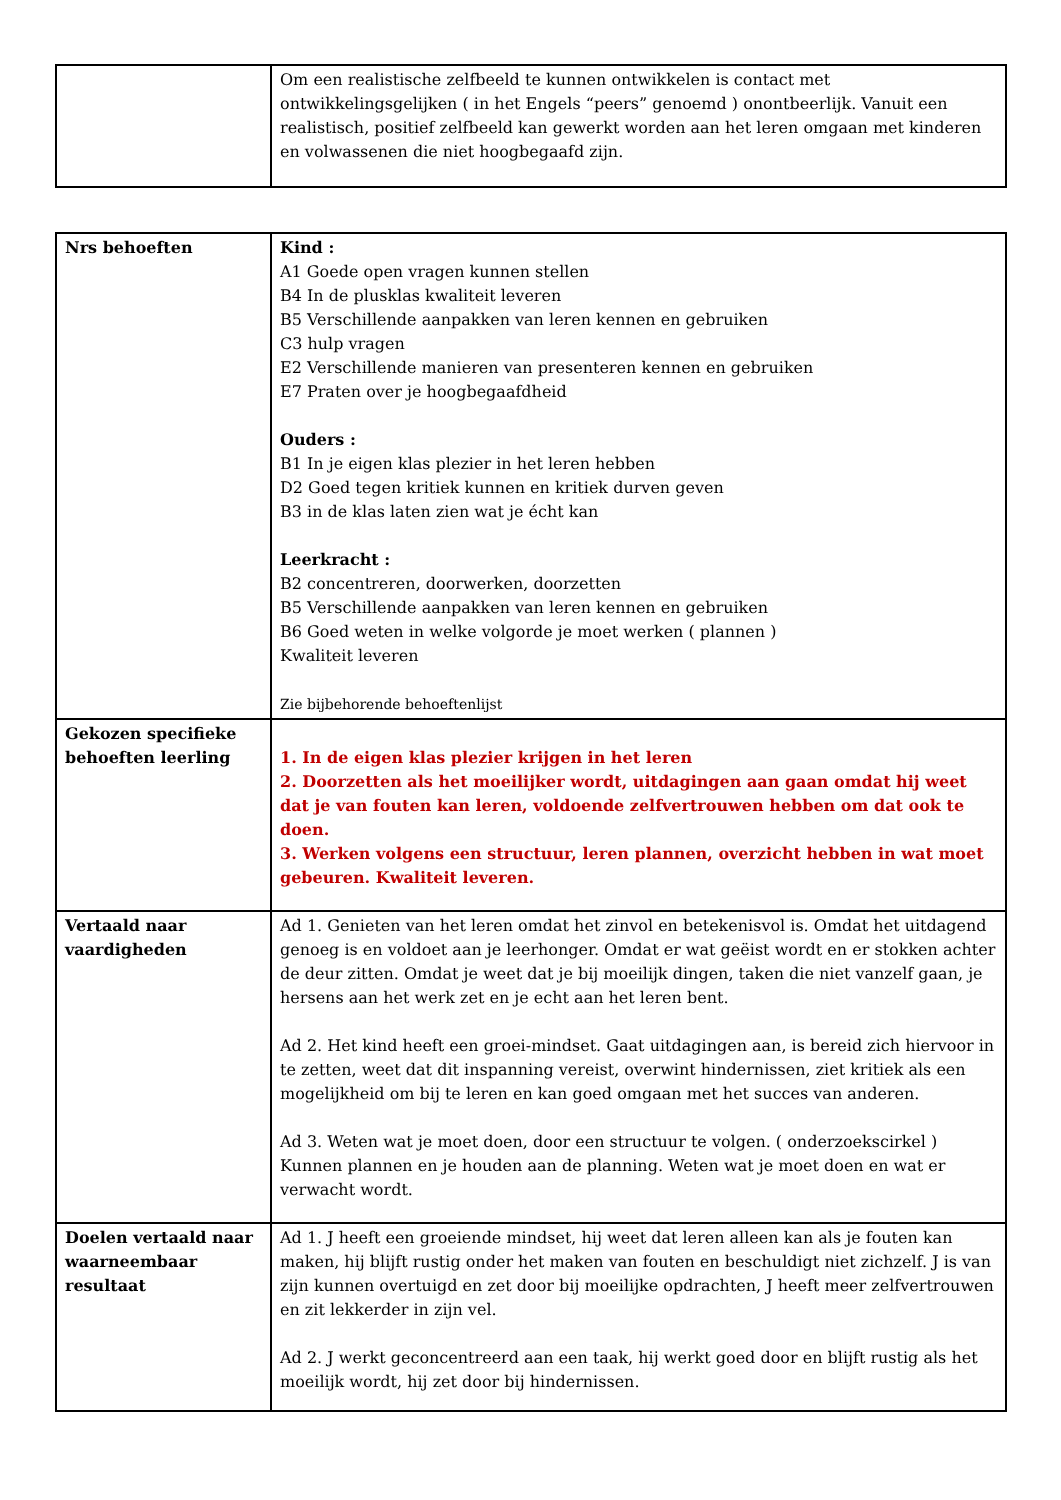| | Om een realistische zelfbeeld te kunnen ontwikkelen is contact met ontwikkelingsgelijken ( in het Engels “peers” genoemd ) onontbeerlijk. Vanuit een realistisch, positief zelfbeeld kan gewerkt worden aan het leren omgaan met kinderen en volwassenen die niet hoogbegaafd zijn. |
| Nrs behoeften | Kind : A1 Goede open vragen kunnen stellen B4 In de plusklas kwaliteit leveren B5 Verschillende aanpakken van leren kennen en gebruiken C3 hulp vragen E2 Verschillende manieren van presenteren kennen en gebruiken E7 Praten over je hoogbegaafdheid Ouders : B1 In je eigen klas plezier in het leren hebben D2 Goed tegen kritiek kunnen en kritiek durven geven B3 in de klas laten zien wat je écht kan Leerkracht : B2 concentreren, doorwerken, doorzetten B5 Verschillende aanpakken van leren kennen en gebruiken B6 Goed weten in welke volgorde je moet werken ( plannen ) Kwaliteit leveren Zie bijbehorende behoeftenlijst |
| Gekozen specifieke behoeften leerling | 1. In de eigen klas plezier krijgen in het leren 2. Doorzetten als het moeilijker wordt, uitdagingen aan gaan omdat hij weet dat je van fouten kan leren, voldoende zelfvertrouwen hebben om dat ook te doen. 3. Werken volgens een structuur, leren plannen, overzicht hebben in wat moet gebeuren. Kwaliteit leveren. |
| Vertaald naar vaardigheden | Ad 1. Genieten van het leren omdat het zinvol en betekenisvol is. Omdat het uitdagend genoeg is en voldoet aan je leerhonger. Omdat er wat geëist wordt en er stokken achter de deur zitten. Omdat je weet dat je bij moeilijk dingen, taken die niet vanzelf gaan, je hersens aan het werk zet en je echt aan het leren bent. Ad 2. Het kind heeft een groei-mindset. Gaat uitdagingen aan, is bereid zich hiervoor in te zetten, weet dat dit inspanning vereist, overwint hindernissen, ziet kritiek als een mogelijkheid om bij te leren en kan goed omgaan met het succes van anderen. Ad 3. Weten wat je moet doen, door een structuur te volgen. ( onderzoekscirkel ) Kunnen plannen en je houden aan de planning. Weten wat je moet doen en wat er verwacht wordt. |
| Doelen vertaald naar waarneembaar resultaat | Ad 1. J heeft een groeiende mindset, hij weet dat leren alleen kan als je fouten kan maken, hij blijft rustig onder het maken van fouten en beschuldigt niet zichzelf. J is van zijn kunnen overtuigd en zet door bij moeilijke opdrachten, J heeft meer zelfvertrouwen en zit lekkerder in zijn vel. Ad 2. J werkt geconcentreerd aan een taak, hij werkt goed door en blijft rustig als het moeilijk wordt, hij zet door bij hindernissen. |